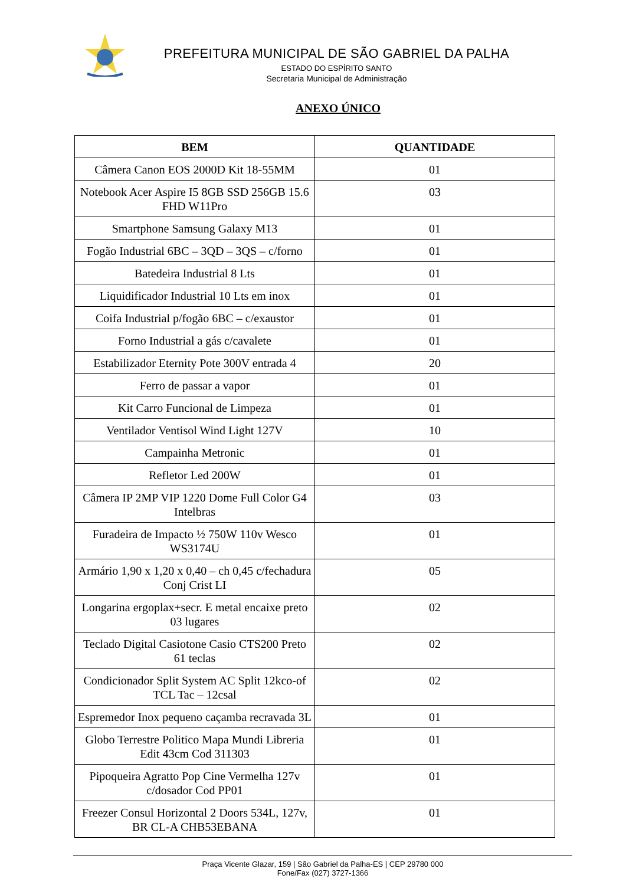PREFEITURA MUNICIPAL DE SÃO GABRIEL DA PALHA
ESTADO DO ESPÍRITO SANTO
Secretaria Municipal de Administração
ANEXO ÚNICO
| BEM | QUANTIDADE |
| --- | --- |
| Câmera Canon EOS 2000D Kit 18-55MM | 01 |
| Notebook Acer Aspire I5 8GB SSD 256GB 15.6 FHD W11Pro | 03 |
| Smartphone Samsung Galaxy M13 | 01 |
| Fogão Industrial 6BC – 3QD – 3QS – c/forno | 01 |
| Batedeira Industrial 8 Lts | 01 |
| Liquidificador Industrial 10 Lts em inox | 01 |
| Coifa Industrial p/fogão 6BC – c/exaustor | 01 |
| Forno Industrial a gás c/cavalete | 01 |
| Estabilizador Eternity Pote 300V entrada 4 | 20 |
| Ferro de passar a vapor | 01 |
| Kit Carro Funcional de Limpeza | 01 |
| Ventilador Ventisol Wind Light 127V | 10 |
| Campainha Metronic | 01 |
| Refletor Led 200W | 01 |
| Câmera IP 2MP VIP 1220 Dome Full Color G4 Intelbras | 03 |
| Furadeira de Impacto ½ 750W 110v Wesco WS3174U | 01 |
| Armário 1,90 x 1,20 x 0,40 – ch 0,45 c/fechadura Conj Crist LI | 05 |
| Longarina ergoplax+secr. E metal encaixe preto 03 lugares | 02 |
| Teclado Digital Casiotone Casio CTS200 Preto 61 teclas | 02 |
| Condicionador Split System AC Split 12kco-of TCL Tac – 12csal | 02 |
| Espremedor Inox pequeno caçamba recravada 3L | 01 |
| Globo Terrestre Politico Mapa Mundi Libreria Edit 43cm Cod 311303 | 01 |
| Pipoqueira Agratto Pop Cine Vermelha 127v c/dosador Cod PP01 | 01 |
| Freezer Consul Horizontal 2 Doors 534L, 127v, BR CL-A CHB53EBANA | 01 |
Praça Vicente Glazar, 159 | São Gabriel da Palha-ES | CEP 29780 000
Fone/Fax (027) 3727-1366